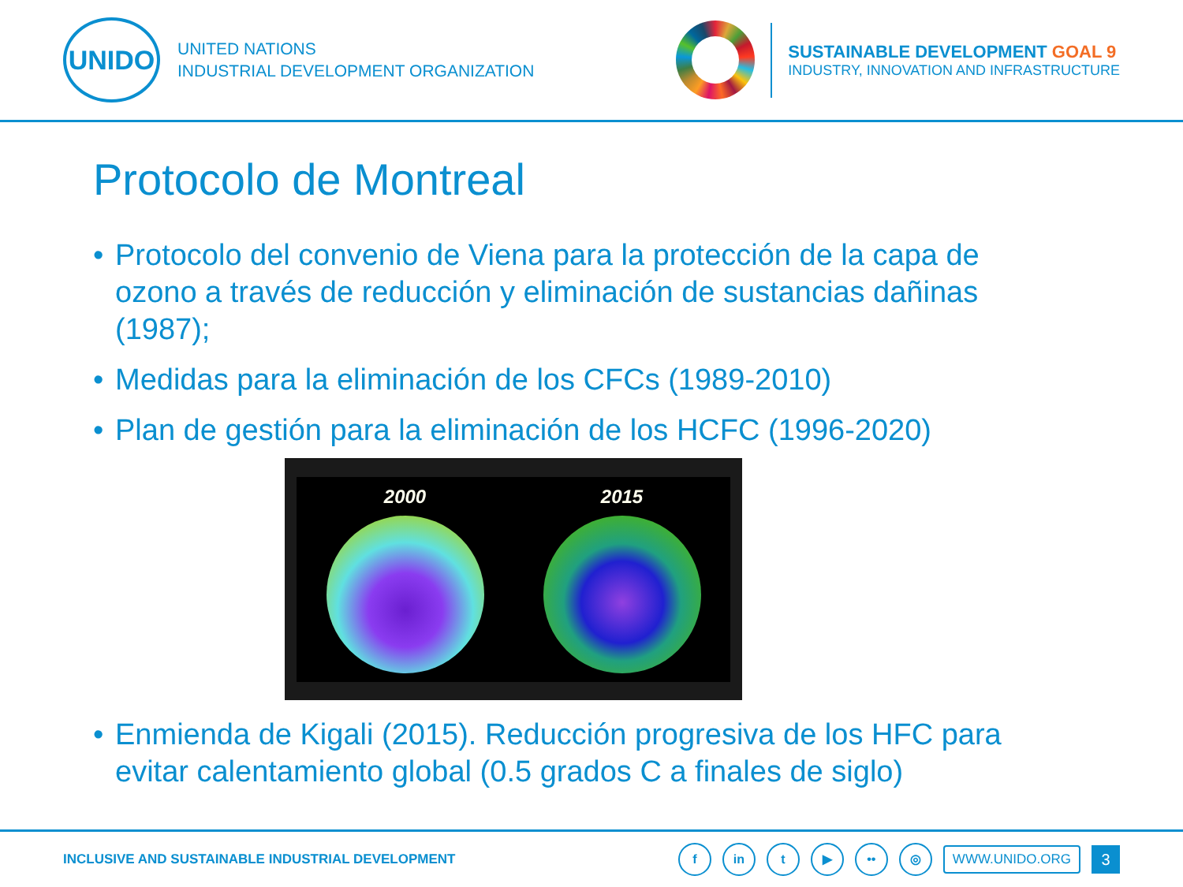UNIDO
UNITED NATIONS
INDUSTRIAL DEVELOPMENT ORGANIZATION
SUSTAINABLE DEVELOPMENT GOAL 9
INDUSTRY, INNOVATION AND INFRASTRUCTURE
Protocolo de Montreal
• Protocolo del convenio de Viena para la protección de la capa de ozono a través de reducción y eliminación de sustancias dañinas (1987);
• Medidas para la eliminación de los CFCs (1989-2010)
• Plan de gestión para la eliminación de los HCFC (1996-2020)
2000 2015
• Enmienda de Kigali (2015). Reducción progresiva de los HFC para evitar calentamiento global (0.5 grados C a finales de siglo)
INCLUSIVE AND SUSTAINABLE INDUSTRIAL DEVELOPMENT
f in t ▶ •• ◎
WWW.UNIDO.ORG
3